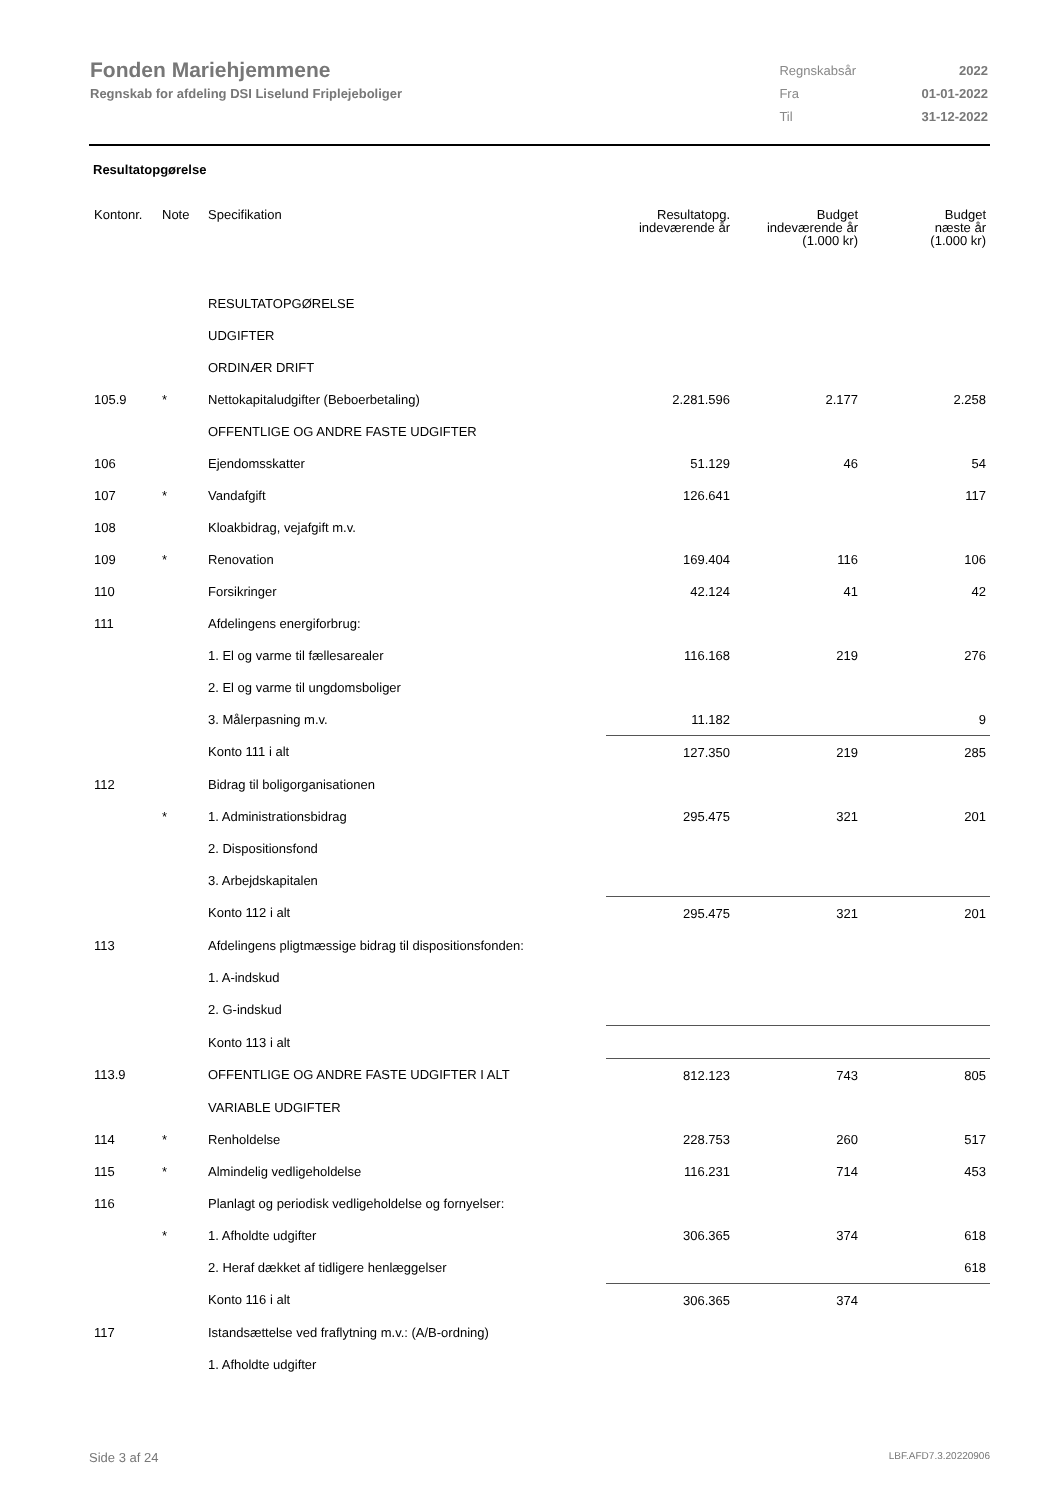Fonden Mariehjemmene
Regnskab for afdeling DSI Liselund Friplejeboliger
| Regnskabsår | 2022 |
| Fra | 01-01-2022 |
| Til | 31-12-2022 |
Resultatopgørelse
| Kontonr. | Note | Specifikation | Resultatopg. indeværende år | Budget indeværende år (1.000 kr) | Budget næste år (1.000 kr) |
| --- | --- | --- | --- | --- | --- |
| | | RESULTATOPGØRELSE | | | |
| | | UDGIFTER | | | |
| | | ORDINÆR DRIFT | | | |
| 105.9 | * | Nettokapitaludgifter (Beboerbetaling) | 2.281.596 | 2.177 | 2.258 |
| | | OFFENTLIGE OG ANDRE FASTE UDGIFTER | | | |
| 106 | | Ejendomsskatter | 51.129 | 46 | 54 |
| 107 | * | Vandafgift | 126.641 | | 117 |
| 108 | | Kloakbidrag, vejafgift m.v. | | | |
| 109 | * | Renovation | 169.404 | 116 | 106 |
| 110 | | Forsikringer | 42.124 | 41 | 42 |
| 111 | | Afdelingens energiforbrug: | | | |
| | | 1. El og varme til fællesarealer | 116.168 | 219 | 276 |
| | | 2. El og varme til ungdomsboliger | | | |
| | | 3. Målerpasning m.v. | 11.182 | | 9 |
| | | Konto 111 i alt | 127.350 | 219 | 285 |
| 112 | | Bidrag til boligorganisationen | | | |
| | * | 1. Administrationsbidrag | 295.475 | 321 | 201 |
| | | 2. Dispositionsfond | | | |
| | | 3. Arbejdskapitalen | | | |
| | | Konto 112 i alt | 295.475 | 321 | 201 |
| 113 | | Afdelingens pligtmæssige bidrag til dispositionsfonden: | | | |
| | | 1. A-indskud | | | |
| | | 2. G-indskud | | | |
| | | Konto 113 i alt | | | |
| 113.9 | | OFFENTLIGE OG ANDRE FASTE UDGIFTER I ALT | 812.123 | 743 | 805 |
| | | VARIABLE UDGIFTER | | | |
| 114 | * | Renholdelse | 228.753 | 260 | 517 |
| 115 | * | Almindelig vedligeholdelse | 116.231 | 714 | 453 |
| 116 | | Planlagt og periodisk vedligeholdelse og fornyelser: | | | |
| | * | 1. Afholdte udgifter | 306.365 | 374 | 618 |
| | | 2. Heraf dækket af tidligere henlæggelser | | | 618 |
| | | Konto 116 i alt | 306.365 | 374 | |
| 117 | | Istandsættelse ved fraflytning m.v.: (A/B-ordning) | | | |
| | | 1. Afholdte udgifter | | | |
Side 3 af 24 LBF.AFD7.3.20220906